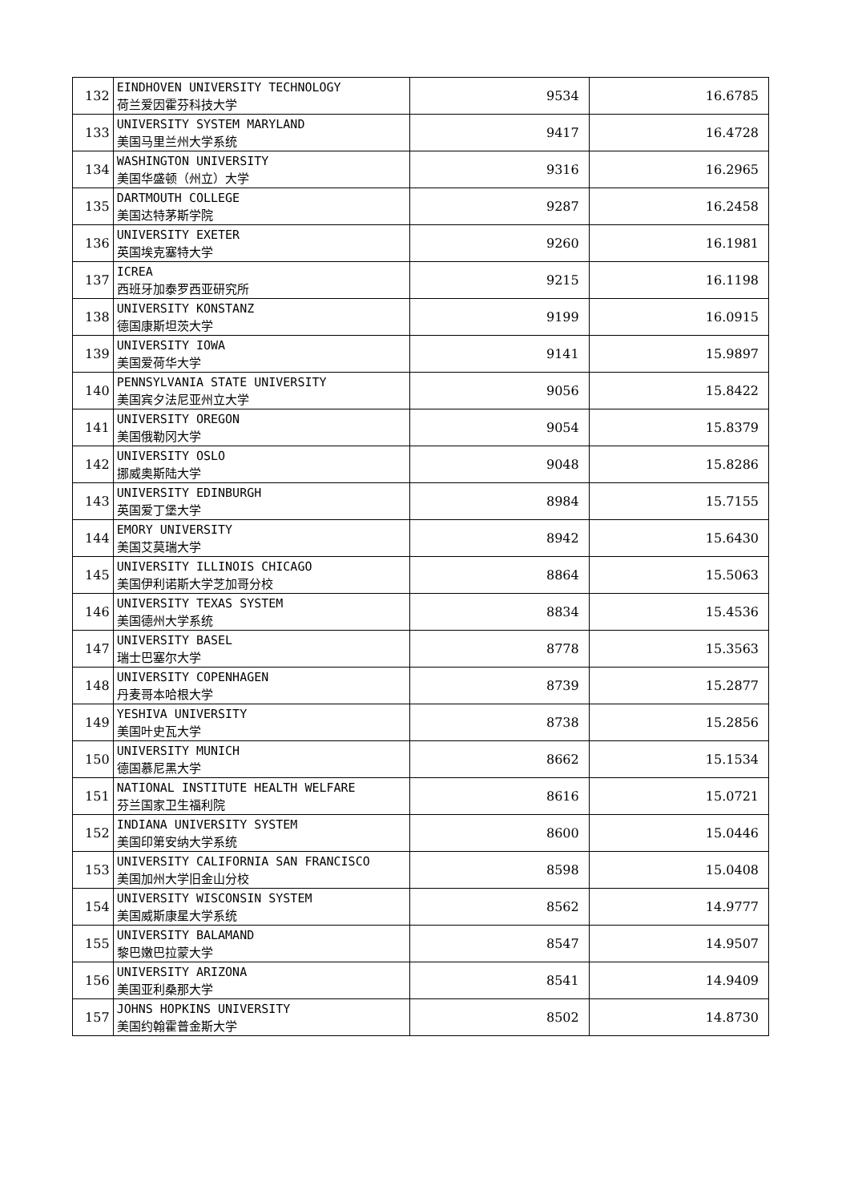| 132 | EINDHOVEN UNIVERSITY TECHNOLOGY 荷兰爱因霍芬科技大学 | 9534 | 16.6785 |
| 133 | UNIVERSITY SYSTEM MARYLAND 美国马里兰州大学系统 | 9417 | 16.4728 |
| 134 | WASHINGTON UNIVERSITY 美国华盛顿（州立）大学 | 9316 | 16.2965 |
| 135 | DARTMOUTH COLLEGE 美国达特茅斯学院 | 9287 | 16.2458 |
| 136 | UNIVERSITY EXETER 英国埃克塞特大学 | 9260 | 16.1981 |
| 137 | ICREA 西班牙加泰罗西亚研究所 | 9215 | 16.1198 |
| 138 | UNIVERSITY KONSTANZ 德国康斯坦茨大学 | 9199 | 16.0915 |
| 139 | UNIVERSITY IOWA 美国爱荷华大学 | 9141 | 15.9897 |
| 140 | PENNSYLVANIA STATE UNIVERSITY 美国宾夕法尼亚州立大学 | 9056 | 15.8422 |
| 141 | UNIVERSITY OREGON 美国俄勒冈大学 | 9054 | 15.8379 |
| 142 | UNIVERSITY OSLO 挪威奥斯陆大学 | 9048 | 15.8286 |
| 143 | UNIVERSITY EDINBURGH 英国爱丁堡大学 | 8984 | 15.7155 |
| 144 | EMORY UNIVERSITY 美国艾莫瑞大学 | 8942 | 15.6430 |
| 145 | UNIVERSITY ILLINOIS CHICAGO 美国伊利诺斯大学芝加哥分校 | 8864 | 15.5063 |
| 146 | UNIVERSITY TEXAS SYSTEM 美国德州大学系统 | 8834 | 15.4536 |
| 147 | UNIVERSITY BASEL 瑞士巴塞尔大学 | 8778 | 15.3563 |
| 148 | UNIVERSITY COPENHAGEN 丹麦哥本哈根大学 | 8739 | 15.2877 |
| 149 | YESHIVA UNIVERSITY 美国叶史瓦大学 | 8738 | 15.2856 |
| 150 | UNIVERSITY MUNICH 德国慕尼黑大学 | 8662 | 15.1534 |
| 151 | NATIONAL INSTITUTE HEALTH WELFARE 芬兰国家卫生福利院 | 8616 | 15.0721 |
| 152 | INDIANA UNIVERSITY SYSTEM 美国印第安纳大学系统 | 8600 | 15.0446 |
| 153 | UNIVERSITY CALIFORNIA SAN FRANCISCO 美国加州大学旧金山分校 | 8598 | 15.0408 |
| 154 | UNIVERSITY WISCONSIN SYSTEM 美国威斯康星大学系统 | 8562 | 14.9777 |
| 155 | UNIVERSITY BALAMAND 黎巴嫩巴拉蒙大学 | 8547 | 14.9507 |
| 156 | UNIVERSITY ARIZONA 美国亚利桑那大学 | 8541 | 14.9409 |
| 157 | JOHNS HOPKINS UNIVERSITY 美国约翰霍普金斯大学 | 8502 | 14.8730 |